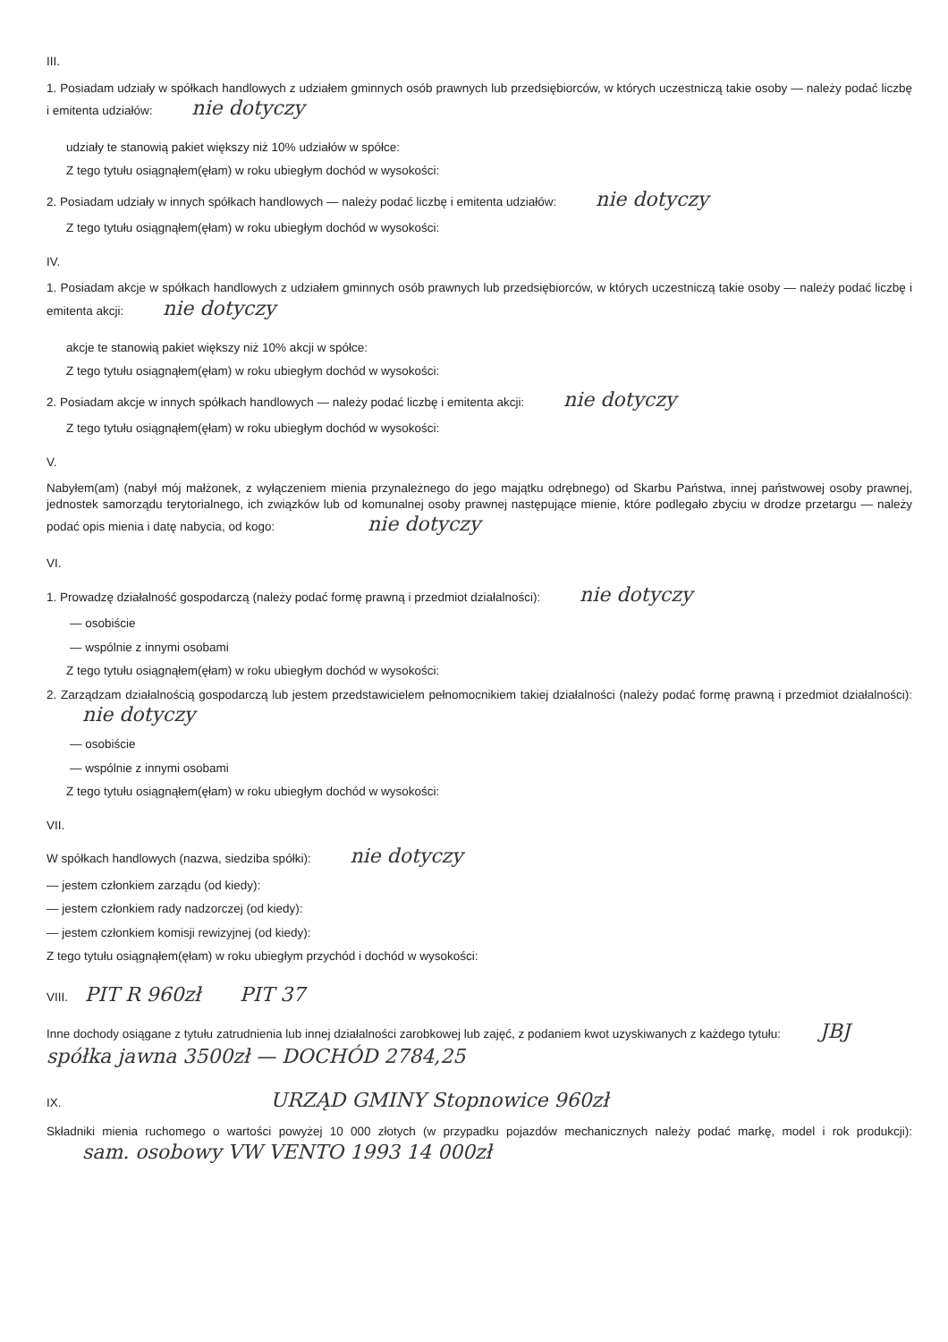III.
1. Posiadam udziały w spółkach handlowych z udziałem gminnych osób prawnych lub przedsiębiorców, w których uczestniczą takie osoby — należy podać liczbę i emitenta udziałów: nie dotyczy
udziały te stanowią pakiet większy niż 10% udziałów w spółce:
Z tego tytułu osiągnąłem(ęłam) w roku ubiegłym dochód w wysokości:
2. Posiadam udziały w innych spółkach handlowych — należy podać liczbę i emitenta udziałów: nie dotyczy
Z tego tytułu osiągnąłem(ęłam) w roku ubiegłym dochód w wysokości:
IV.
1. Posiadam akcje w spółkach handlowych z udziałem gminnych osób prawnych lub przedsiębiorców, w których uczestniczą takie osoby — należy podać liczbę i emitenta akcji: nie dotyczy
akcje te stanowią pakiet większy niż 10% akcji w spółce:
Z tego tytułu osiągnąłem(ęłam) w roku ubiegłym dochód w wysokości:
2. Posiadam akcje w innych spółkach handlowych — należy podać liczbę i emitenta akcji: nie dotyczy
Z tego tytułu osiągnąłem(ęłam) w roku ubiegłym dochód w wysokości:
V.
Nabyłem(am) (nabył mój małżonek, z wyłączeniem mienia przynależnego do jego majątku odrębnego) od Skarbu Państwa, innej państwowej osoby prawnej, jednostek samorządu terytorialnego, ich związków lub od komunalnej osoby prawnej następujące mienie, które podlegało zbyciu w drodze przetargu — należy podać opis mienia i datę nabycia, od kogo: nie dotyczy
VI.
1. Prowadzę działalność gospodarczą (należy podać formę prawną i przedmiot działalności): nie dotyczy
— osobiście
— wspólnie z innymi osobami
Z tego tytułu osiągnąłem(ęłam) w roku ubiegłym dochód w wysokości:
2. Zarządzam działalnością gospodarczą lub jestem przedstawicielem pełnomocnikiem takiej działalności (należy podać formę prawną i przedmiot działalności): nie dotyczy
— osobiście
— wspólnie z innymi osobami
Z tego tytułu osiągnąłem(ęłam) w roku ubiegłym dochód w wysokości:
VII.
W spółkach handlowych (nazwa, siedziba spółki): nie dotyczy
— jestem członkiem zarządu (od kiedy):
— jestem członkiem rady nadzorczej (od kiedy):
— jestem członkiem komisji rewizyjnej (od kiedy):
Z tego tytułu osiągnąłem(ęłam) w roku ubiegłym przychód i dochód w wysokości:
VIII. PIT R 960zł PIT 37
Inne dochody osiągane z tytułu zatrudnienia lub innej działalności zarobkowej lub zajęć, z podaniem kwot uzyskiwanych z każdego tytułu: JBJ spółka jawna 3500zł — DOCHÓD 2784,25
IX. URZĄD GMINY Stopnowice 960zł
Składniki mienia ruchomego o wartości powyżej 10 000 złotych (w przypadku pojazdów mechanicznych należy podać markę, model i rok produkcji): sam. osobowy VW VENTO 1993 14 000zł